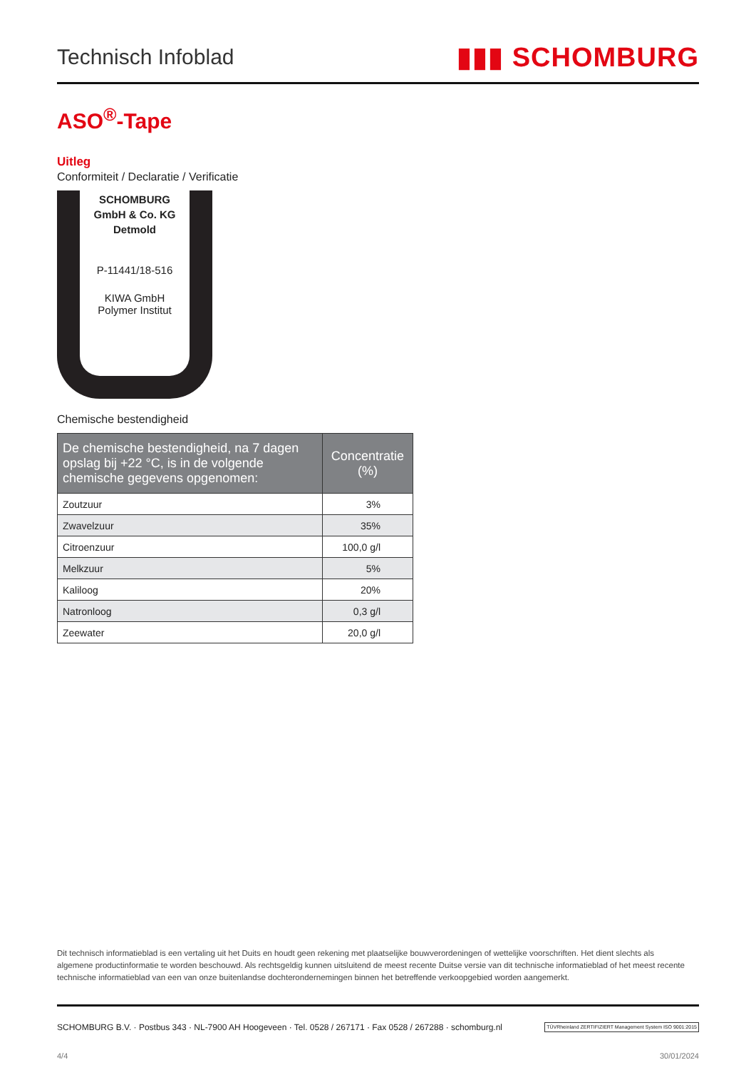Technisch Infoblad ▮▮▮ SCHOMBURG
ASO<sup>®</sup>-Tape
Uitleg
Conformiteit / Declaratie / Verificatie
SCHOMBURG
GmbH & Co. KG
Detmold
P-11441/18-516
KIWA GmbH
Polymer Institut
Chemische bestendigheid
| De chemische bestendigheid, na 7 dagen opslag bij +22 °C, is in de volgende chemische gegevens opgenomen: | Concentratie (%) |
| --- | --- |
| Zoutzuur | 3% |
| Zwavelzuur | 35% |
| Citroenzuur | 100,0 g/l |
| Melkzuur | 5% |
| Kaliloog | 20% |
| Natronloog | 0,3 g/l |
| Zeewater | 20,0 g/l |
Dit technisch informatieblad is een vertaling uit het Duits en houdt geen rekening met plaatselijke bouwverordeningen of wettelijke voorschriften. Het dient slechts als algemene productinformatie te worden beschouwd. Als rechtsgeldig kunnen uitsluitend de meest recente Duitse versie van dit technische informatieblad of het meest recente technische informatieblad van een van onze buitenlandse dochterondernemingen binnen het betreffende verkoopgebied worden aangemerkt.
SCHOMBURG B.V. · Postbus 343 · NL-7900 AH Hoogeveen · Tel. 0528 / 267171 · Fax 0528 / 267288 · schomburg.nl TÜVRheinland ZERTIFIZIERT Management System ISO 9001:2015
4/4 30/01/2024